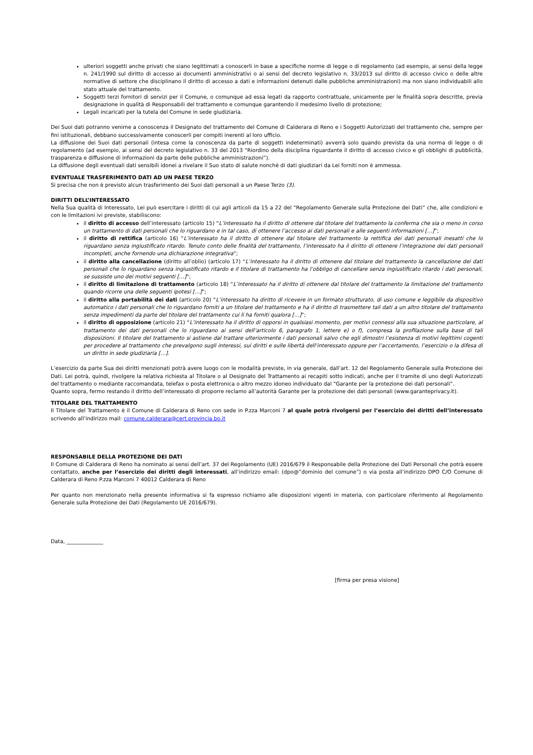ulteriori soggetti anche privati che siano legittimati a conoscerli in base a specifiche norme di legge o di regolamento (ad esempio, ai sensi della legge n. 241/1990 sul diritto di accesso ai documenti amministrativi o ai sensi del decreto legislativo n. 33/2013 sul diritto di accesso civico o delle altre normative di settore che disciplinano il diritto di accesso a dati e informazioni detenuti dalle pubbliche amministrazioni) ma non siano individuabili allo stato attuale del trattamento.
Soggetti terzi fornitori di servizi per il Comune, o comunque ad essa legati da rapporto contrattuale, unicamente per le finalità sopra descritte, previa designazione in qualità di Responsabili del trattamento e comunque garantendo il medesimo livello di protezione;
Legali incaricati per la tutela del Comune in sede giudiziaria.
Dei Suoi dati potranno venirne a conoscenza il Designato del trattamento del Comune di Calderara di Reno e i Soggetti Autorizzati del trattamento che, sempre per fini istituzionali, debbano successivamente conoscerli per compiti inerenti al loro ufficio.
La diffusione dei Suoi dati personali (intesa come la conoscenza da parte di soggetti indeterminati) avverrà solo quando prevista da una norma di legge o di regolamento (ad esempio, ai sensi del decreto legislativo n. 33 del 2013 “Riordino della disciplina riguardante il diritto di accesso civico e gli obblighi di pubblicità, trasparenza e diffusione di informazioni da parte delle pubbliche amministrazioni”).
La diffusione degli eventuali dati sensibili idonei a rivelare il Suo stato di salute nonché di dati giudiziari da Lei forniti non è ammessa.
EVENTUALE TRASFERIMENTO DATI AD UN PAESE TERZO
Si precisa che non è previsto alcun trasferimento dei Suoi dati personali a un Paese Terzo (3).
DIRITTI DELL’INTERESSATO
Nella Sua qualità di Interessato, Lei può esercitare i diritti di cui agli articoli da 15 a 22 del “Regolamento Generale sulla Protezione dei Dati” che, alle condizioni e con le limitazioni ivi previste, stabiliscono:
il diritto di accesso dell’interessato (articolo 15) “L’interessato ha il diritto di ottenere dal titolare del trattamento la conferma che sia o meno in corso un trattamento di dati personali che lo riguardano e in tal caso, di ottenere l’accesso ai dati personali e alle seguenti informazioni […]”;
il diritto di rettifica (articolo 16) “L’interessato ha il diritto di ottenere dal titolare del trattamento la rettifica dei dati personali inesatti che lo riguardano senza ingiustificato ritardo. Tenuto conto delle finalità del trattamento, l’interessato ha il diritto di ottenere l’integrazione dei dati personali incompleti, anche fornendo una dichiarazione integrativa”;
il diritto alla cancellazione (diritto all’oblio) (articolo 17) “L’interessato ha il diritto di ottenere dal titolare del trattamento la cancellazione dei dati personali che lo riguardano senza ingiustificato ritardo e il titolare di trattamento ha l’obbligo di cancellare senza ingiustificato ritardo i dati personali, se sussiste uno dei motivi seguenti […]”;
il diritto di limitazione di trattamento (articolo 18) “L’interessato ha il diritto di ottenere dal titolare del trattamento la limitazione del trattamento quando ricorre una delle seguenti ipotesi […]”;
il diritto alla portabilità dei dati (articolo 20) “L’interessato ha diritto di ricevere in un formato strutturato, di uso comune e leggibile da dispositivo automatico i dati personali che lo riguardano forniti a un titolare del trattamento e ha il diritto di trasmettere tali dati a un altro titolare del trattamento senza impedimenti da parte del titolare del trattamento cui li ha forniti qualora […]”;
il diritto di opposizione (articolo 21) “L’interessato ha il diritto di opporsi in qualsiasi momento, per motivi connessi alla sua situazione particolare, al trattamento dei dati personali che lo riguardano ai sensi dell’articolo 6, paragrafo 1, lettere e) o f), compresa la profilazione sulla base di tali disposizioni. Il titolare del trattamento si astiene dal trattare ulteriormente i dati personali salvo che egli dimostri l’esistenza di motivi legittimi cogenti per procedere al trattamento che prevalgono sugli interessi, sui diritti e sulle libertà dell’interessato oppure per l’accertamento, l’esercizio o la difesa di un diritto in sede giudiziaria […].
L’esercizio da parte Sua dei diritti menzionati potrà avere luogo con le modalità previste, in via generale, dall’art. 12 del Regolamento Generale sulla Protezione dei Dati. Lei potrà, quindi, rivolgere la relativa richiesta al Titolare o al Designato del Trattamento ai recapiti sotto indicati, anche per il tramite di uno degli Autorizzati del trattamento o mediante raccomandata, telefax o posta elettronica o altro mezzo idoneo individuato dal “Garante per la protezione dei dati personali”.
Quanto sopra, fermo restando il diritto dell’interessato di proporre reclamo all’autorità Garante per la protezione dei dati personali (www.garanteprivacy.it).
TITOLARE DEL TRATTAMENTO
Il Titolare del Trattamento è il Comune di Calderara di Reno con sede in P.zza Marconi 7 al quale potrà rivolgersi per l’esercizio dei diritti dell’interessato scrivendo all’indirizzo mail: comune.calderara@cert.provincia.bo.it
RESPONSABILE DELLA PROTEZIONE DEI DATI
Il Comune di Calderara di Reno ha nominato ai sensi dell’art. 37 del Regolamento (UE) 2016/679 il Responsabile della Protezione dei Dati Personali che potrà essere contattato, anche per l’esercizio dei diritti degli interessati, all’indirizzo email: (dpo@”dominio del comune”) o via posta all’indirizzo DPO C/O Comune di Calderara di Reno P.zza Marconi 7 40012 Calderara di Reno
Per quanto non menzionato nella presente informativa si fa espresso richiamo alle disposizioni vigenti in materia, con particolare riferimento al Regolamento Generale sulla Protezione dei Dati (Regolamento UE 2016/679).
Data, ______________
[firma per presa visione]